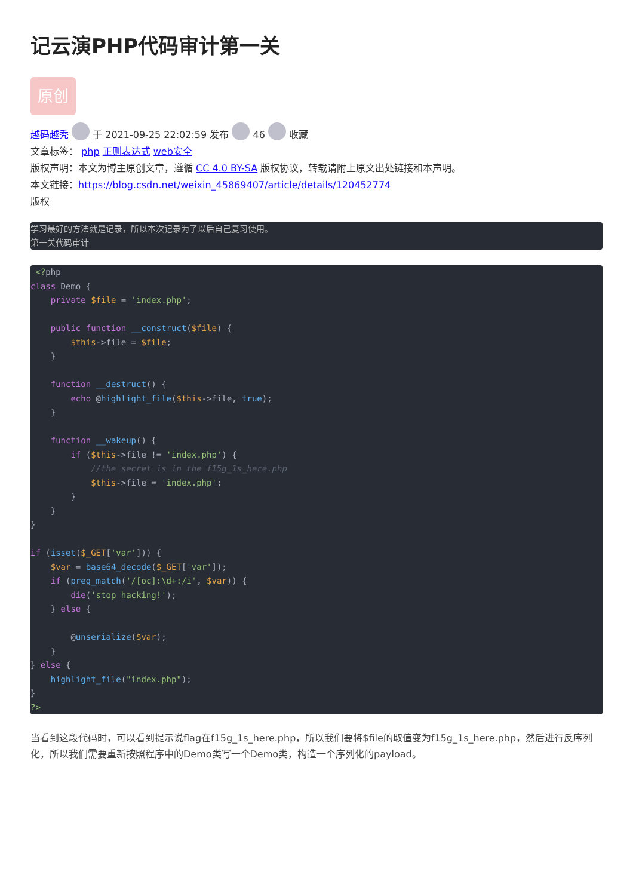记云演PHP代码审计第一关
原创
越码越秃 于 2021-09-25 22:02:59 发布 46 收藏
文章标签： php 正则表达式 web安全
版权声明：本文为博主原创文章，遵循 CC 4.0 BY-SA 版权协议，转载请附上原文出处链接和本声明。
本文链接：https://blog.csdn.net/weixin_45869407/article/details/120452774
版权
学习最好的方法就是记录，所以本次记录为了以后自己复习使用。
第一关代码审计
 <?php
class Demo {
    private $file = 'index.php';

    public function __construct($file) {
        $this->file = $file;
    }

    function __destruct() {
        echo @highlight_file($this->file, true);
    }

    function __wakeup() {
        if ($this->file != 'index.php') {
            //the secret is in the f15g_1s_here.php
            $this->file = 'index.php';
        }
    }
}

if (isset($_GET['var'])) {
    $var = base64_decode($_GET['var']);
    if (preg_match('/[oc]:\d+:/i', $var)) {
        die('stop hacking!');
    } else {

        @unserialize($var);
    }
} else {
    highlight_file("index.php");
}
?>
当看到这段代码时，可以看到提示说flag在f15g_1s_here.php，所以我们要将$file的取值变为f15g_1s_here.php，然后进行反序列化，所以我们需要重新按照程序中的Demo类写一个Demo类，构造一个序列化的payload。